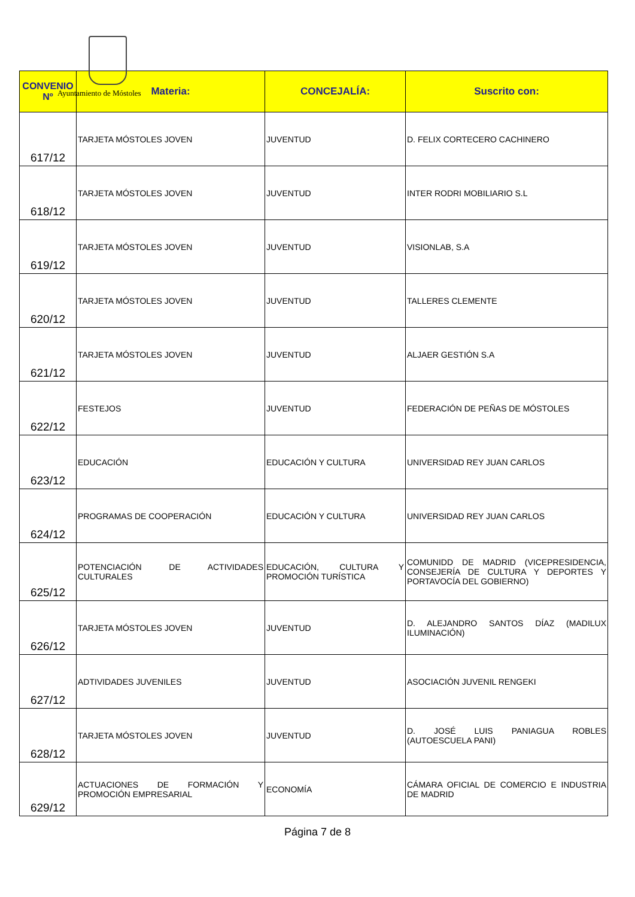Ayuntamiento de Móstoles
| CONVENIO Nº | Materia: | CONCEJALÍA: | Suscrito con: |
| --- | --- | --- | --- |
| 617/12 | TARJETA MÓSTOLES JOVEN | JUVENTUD | D. FELIX CORTECERO CACHINERO |
| 618/12 | TARJETA MÓSTOLES JOVEN | JUVENTUD | INTER RODRI MOBILIARIO S.L |
| 619/12 | TARJETA MÓSTOLES JOVEN | JUVENTUD | VISIONLAB, S.A |
| 620/12 | TARJETA MÓSTOLES JOVEN | JUVENTUD | TALLERES CLEMENTE |
| 621/12 | TARJETA MÓSTOLES JOVEN | JUVENTUD | ALJAER GESTIÓN S.A |
| 622/12 | FESTEJOS | JUVENTUD | FEDERACIÓN DE PEÑAS DE MÓSTOLES |
| 623/12 | EDUCACIÓN | EDUCACIÓN Y CULTURA | UNIVERSIDAD REY JUAN CARLOS |
| 624/12 | PROGRAMAS DE COOPERACIÓN | EDUCACIÓN Y CULTURA | UNIVERSIDAD REY JUAN CARLOS |
| 625/12 | POTENCIACIÓN DE ACTIVIDADES CULTURALES | EDUCACIÓN, CULTURA Y PROMOCIÓN TURÍSTICA | COMUNIDD DE MADRID (VICEPRESIDENCIA, CONSEJERÍA DE CULTURA Y DEPORTES Y PORTAVOCÍA DEL GOBIERNO) |
| 626/12 | TARJETA MÓSTOLES JOVEN | JUVENTUD | D. ALEJANDRO SANTOS DÍAZ (MADILUX ILUMINACIÓN) |
| 627/12 | ADTIVIDADES JUVENILES | JUVENTUD | ASOCIACIÓN JUVENIL RENGEKI |
| 628/12 | TARJETA MÓSTOLES JOVEN | JUVENTUD | D. JOSÉ LUIS PANIAGUA ROBLES (AUTOESCUELA PANI) |
| 629/12 | ACTUACIONES DE FORMACIÓN Y PROMOCIÓN EMPRESARIAL | ECONOMÍA | CÁMARA OFICIAL DE COMERCIO E INDUSTRIA DE MADRID |
Página 7 de 8